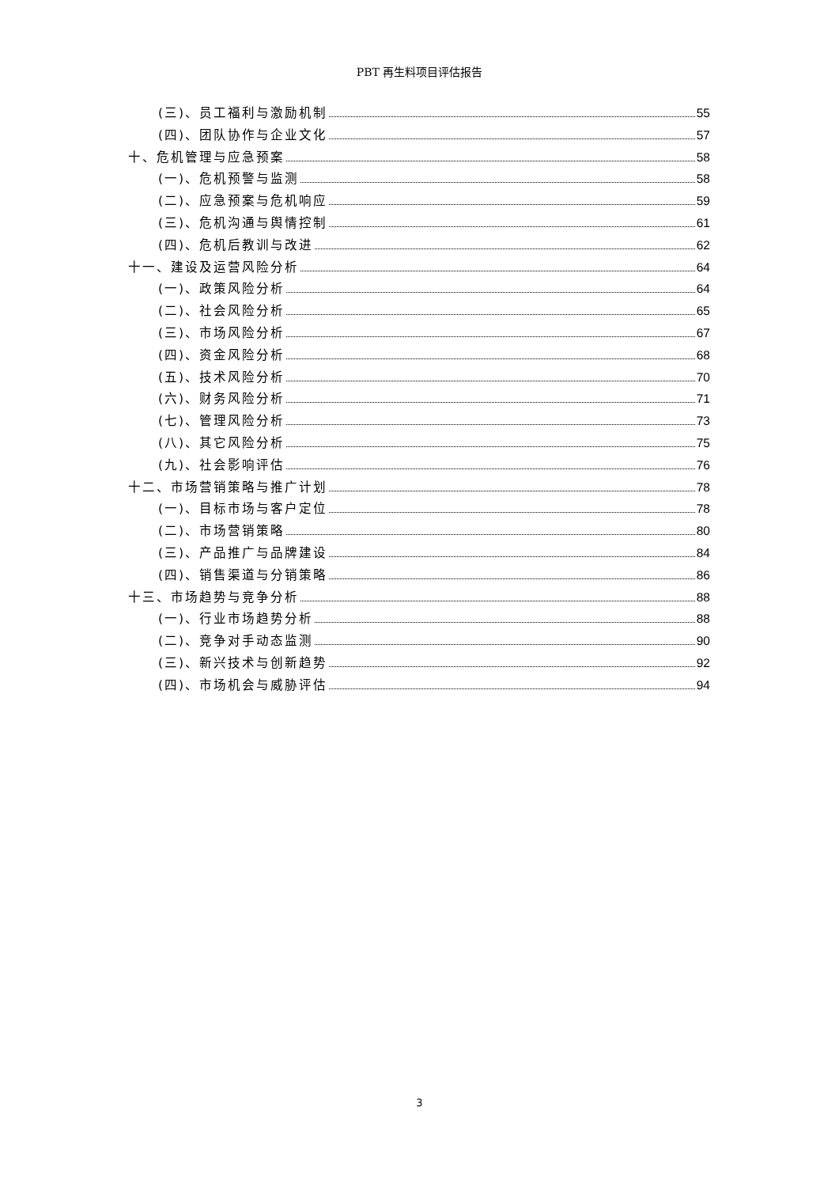PBT 再生料项目评估报告
(三)、员工福利与激励机制 55
(四)、团队协作与企业文化 57
十、危机管理与应急预案 58
(一)、危机预警与监测 58
(二)、应急预案与危机响应 59
(三)、危机沟通与舆情控制 61
(四)、危机后教训与改进 62
十一、建设及运营风险分析 64
(一)、政策风险分析 64
(二)、社会风险分析 65
(三)、市场风险分析 67
(四)、资金风险分析 68
(五)、技术风险分析 70
(六)、财务风险分析 71
(七)、管理风险分析 73
(八)、其它风险分析 75
(九)、社会影响评估 76
十二、市场营销策略与推广计划 78
(一)、目标市场与客户定位 78
(二)、市场营销策略 80
(三)、产品推广与品牌建设 84
(四)、销售渠道与分销策略 86
十三、市场趋势与竞争分析 88
(一)、行业市场趋势分析 88
(二)、竞争对手动态监测 90
(三)、新兴技术与创新趋势 92
(四)、市场机会与威胁评估 94
3